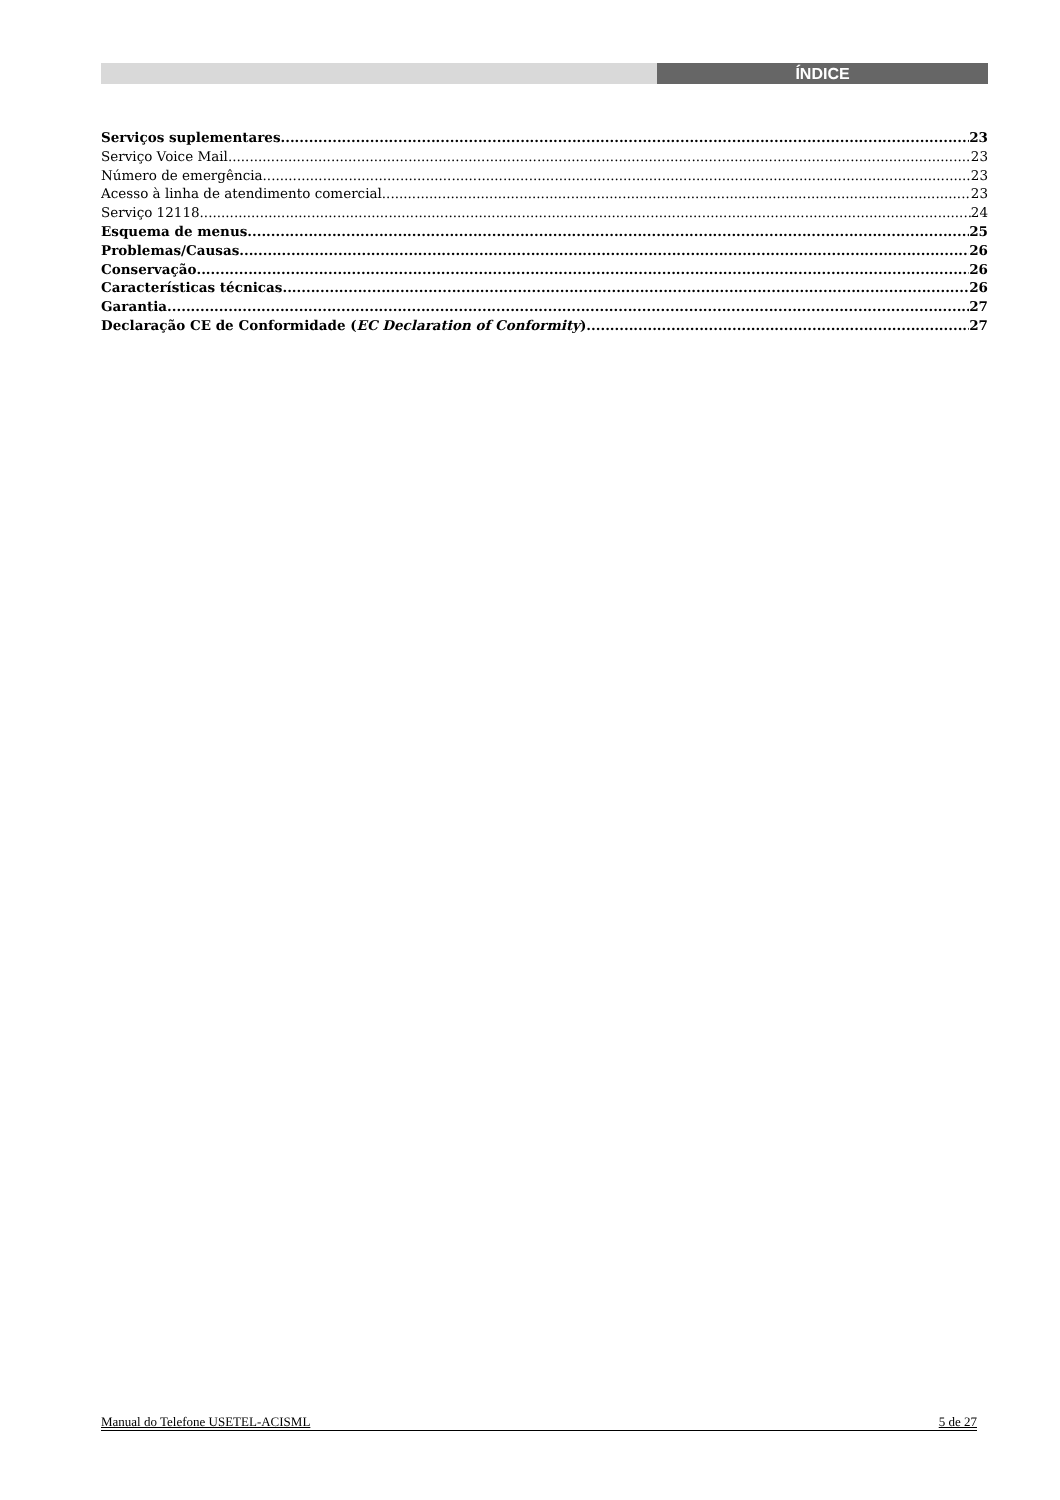ÍNDICE
Serviços suplementares 23
Serviço Voice Mail 23
Número de emergência 23
Acesso à linha de atendimento comercial 23
Serviço 12118 24
Esquema de menus 25
Problemas/Causas 26
Conservação 26
Características técnicas 26
Garantia 27
Declaração CE de Conformidade (EC Declaration of Conformity) 27
Manual do Telefone USETEL-ACISML 5 de 27